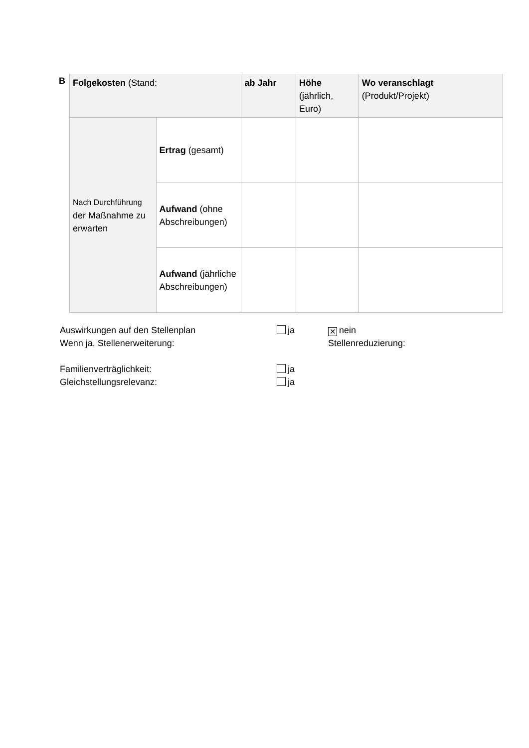B
| Folgekosten (Stand: | | ab Jahr | Höhe (jährlich, Euro) | Wo veranschlagt (Produkt/Projekt) |
| Nach Durchführung der Maßnahme zu erwarten | Ertrag (gesamt) | | | |
| | Aufwand (ohne Abschreibungen) | | | |
| | Aufwand (jährliche Abschreibungen) | | | |
Auswirkungen auf den Stellenplan ja
✕ nein
Wenn ja, Stellenerweiterung: Stellenreduzierung:
Familienverträglichkeit: ja
Gleichstellungsrelevanz: ja